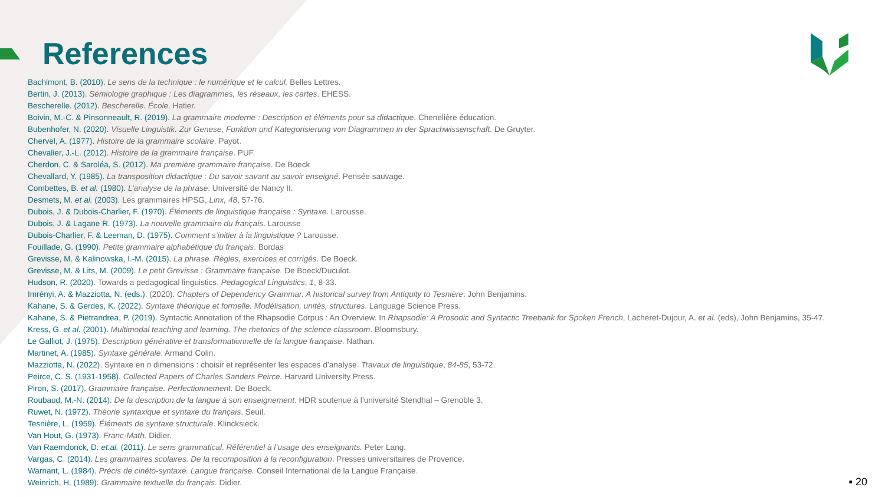References
Bachimont, B. (2010). Le sens de la technique : le numérique et le calcul. Belles Lettres.
Bertin, J. (2013). Sémiologie graphique : Les diagrammes, les réseaux, les cartes. EHESS.
Bescherelle. (2012). Bescherelle. École. Hatier.
Boivin, M.-C. & Pinsonneault, R. (2019). La grammaire moderne : Description et éléments pour sa didactique. Chenelière éducation.
Bubenhofer, N. (2020). Visuelle Linguistik. Zur Genese, Funktion und Kategorisierung von Diagrammen in der Sprachwissenschaft. De Gruyter.
Chervel, A. (1977). Histoire de la grammaire scolaire. Payot.
Chevalier, J.-L. (2012). Histoire de la grammaire française. PUF.
Cherdon, C. & Saroléa, S. (2012). Ma première grammaire française. De Boeck
Chevallard, Y. (1985). La transposition didactique : Du savoir savant au savoir enseigné. Pensée sauvage.
Combettes, B. et al. (1980). L’analyse de la phrase. Université de Nancy II.
Desmets, M. et al. (2003). Les grammaires HPSG, Linx, 48, 57-76.
Dubois, J. & Dubois-Charlier, F. (1970). Éléments de linguistique française : Syntaxe. Larousse.
Dubois, J. & Lagane R. (1973). La nouvelle grammaire du français. Larousse
Dubois-Charlier, F. & Leeman, D. (1975). Comment s’initier à la linguistique ? Larousse.
Fouillade, G. (1990). Petite grammaire alphabétique du français. Bordas
Grevisse, M. & Kalinowska, I.-M. (2015). La phrase. Règles, exercices et corrigés. De Boeck.
Grevisse, M. & Lits, M. (2009). Le petit Grevisse : Grammaire française. De Boeck/Duculot.
Hudson, R. (2020). Towards a pedagogical linguistics. Pedagogical Linguistics, 1, 8-33.
Imrényi, A. & Mazziotta, N. (eds.). (2020). Chapters of Dependency Grammar. A historical survey from Antiquity to Tesnière. John Benjamins.
Kahane, S. & Gerdes, K. (2022). Syntaxe théorique et formelle. Modélisation, unités, structures. Language Science Press.
Kahane, S. & Pietrandrea, P. (2019). Syntactic Annotation of the Rhapsodie Corpus : An Overview. In Rhapsodie: A Prosodic and Syntactic Treebank for Spoken French, Lacheret-Dujour, A. et al. (eds), John Benjamins, 35-47.
Kress, G. et al. (2001). Multimodal teaching and learning. The rhetorics of the science classroom. Bloomsbury.
Le Galliot, J. (1975). Description générative et transformationnelle de la langue française. Nathan.
Martinet, A. (1985). Syntaxe générale. Armand Colin.
Mazziotta, N. (2022). Syntaxe en n dimensions : choisir et représenter les espaces d’analyse. Travaux de linguistique, 84-85, 53-72.
Peirce, C. S. (1931-1958). Collected Papers of Charles Sanders Peirce. Harvard University Press.
Piron, S. (2017). Grammaire française. Perfectionnement. De Boeck.
Roubaud, M.-N. (2014). De la description de la langue à son enseignement. HDR soutenue à l’université Stendhal – Grenoble 3.
Ruwet, N. (1972). Théorie syntaxique et syntaxe du français. Seuil.
Tesnière, L. (1959). Éléments de syntaxe structurale. Klincksieck.
Van Hout, G. (1973). Franc-Math. Didier.
Van Raemdonck, D. et.al. (2011). Le sens grammatical. Référentiel à l’usage des enseignants. Peter Lang.
Vargas, C. (2014). Les grammaires scolaires. De la recomposition à la reconfiguration. Presses universitaires de Provence.
Warnant, L. (1984). Précis de cinéto-syntaxe. Langue française. Conseil International de la Langue Française.
Weinrich, H. (1989). Grammaire textuelle du français. Didier.
▪ 20